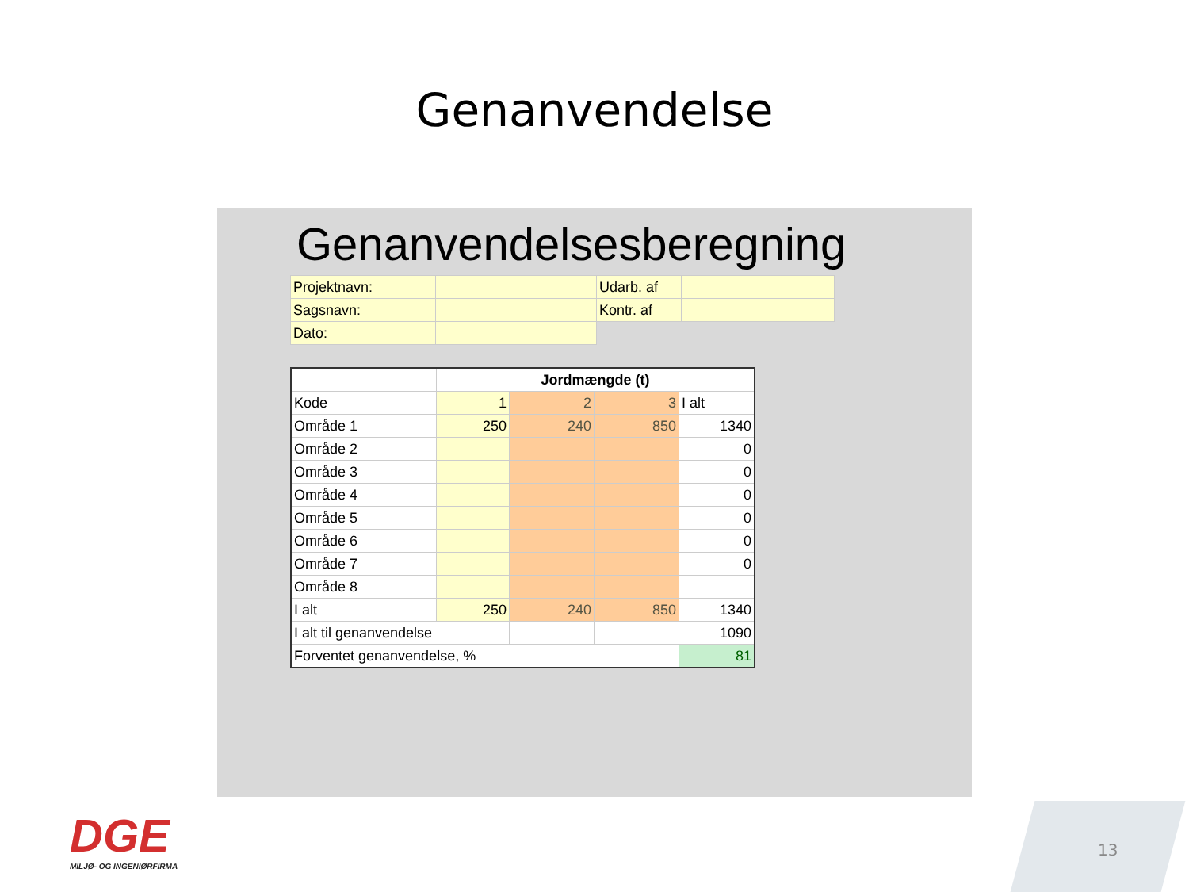Genanvendelse
Genanvendelsesberegning
| Projektnavn: | | Udarb. af | |
| Sagsnavn: | | Kontr. af | |
| Dato: | | | |
| | Jordmængde (t) | | | |
| --- | --- | --- | --- | --- |
| Kode | 1 | 2 | 3 | I alt |
| Område 1 | 250 | 240 | 850 | 1340 |
| Område 2 | | | | 0 |
| Område 3 | | | | 0 |
| Område 4 | | | | 0 |
| Område 5 | | | | 0 |
| Område 6 | | | | 0 |
| Område 7 | | | | 0 |
| Område 8 | | | | |
| I alt | 250 | 240 | 850 | 1340 |
| I alt til genanvendelse | | | | 1090 |
| Forventet genanvendelse, % | | | | 81 |
DGE
MILJØ- OG INGENIØRFIRMA
13